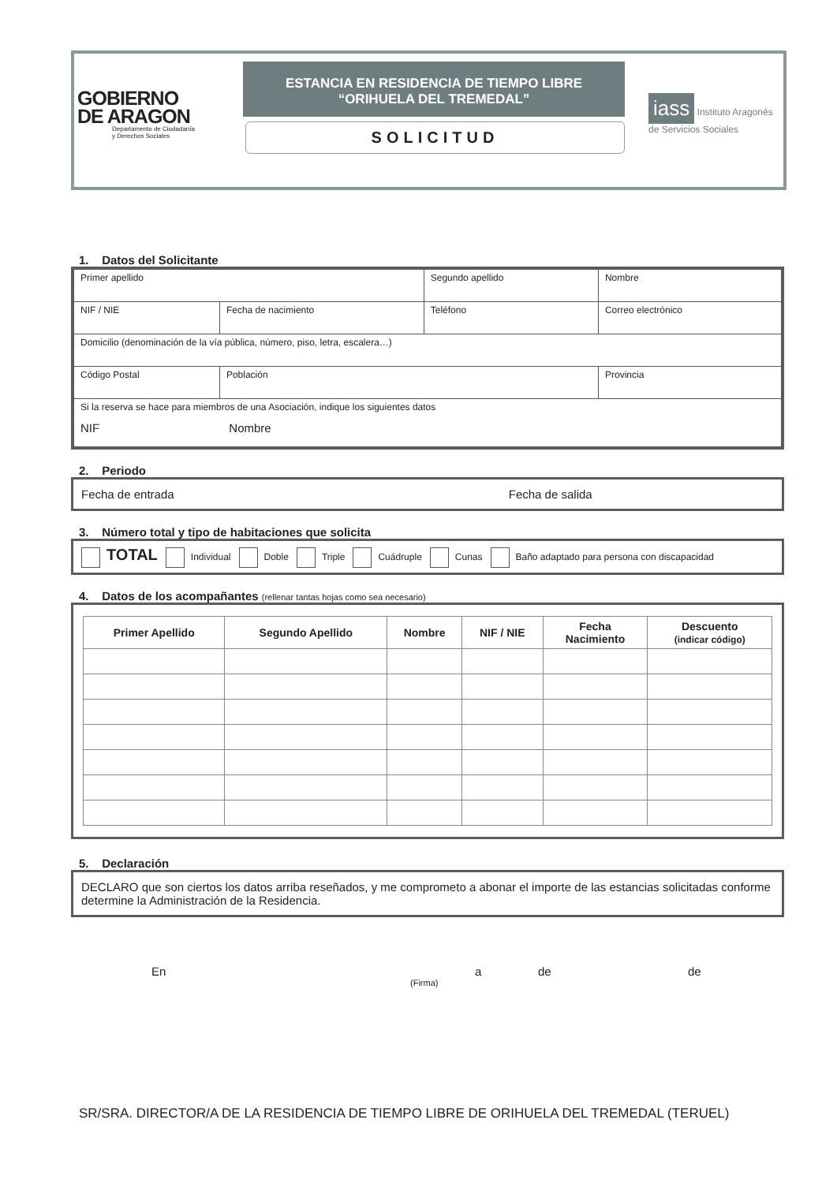GOBIERNO
DE ARAGON
Departamento de Ciudadanía
y Derechos Sociales
ESTANCIA EN RESIDENCIA DE TIEMPO LIBRE
“ORIHUELA DEL TREMEDAL”
SOLICITUD
iass Instituto Aragonés
de Servicios Sociales
1. Datos del Solicitante
| Primer apellido | | Segundo apellido | | Nombre |
| NIF / NIE | Fecha de nacimiento | Teléfono | Correo electrónico | |
| Domicilio (denominación de la vía pública, número, piso, letra, escalera…) | | | | |
| Código Postal | Población | | | Provincia |
| Si la reserva se hace para miembros de una Asociación, indique los siguientes datos NIF Nombre | | | | |
2. Periodo
Fecha de entrada Fecha de salida
3. Número total y tipo de habitaciones que solicita
TOTAL Individual Doble Triple Cuádruple Cunas Baño adaptado para persona con discapacidad
4. Datos de los acompañantes (rellenar tantas hojas como sea necesario)
| Primer Apellido | Segundo Apellido | Nombre | NIF / NIE | Fecha Nacimiento | Descuento (indicar código) |
| --- | --- | --- | --- | --- | --- |
5. Declaración
DECLARO que son ciertos los datos arriba reseñados, y me comprometo a abonar el importe de las estancias solicitadas conforme determine la Administración de la Residencia.
En a de de
(Firma)
SR/SRA. DIRECTOR/A DE LA RESIDENCIA DE TIEMPO LIBRE DE ORIHUELA DEL TREMEDAL (TERUEL)